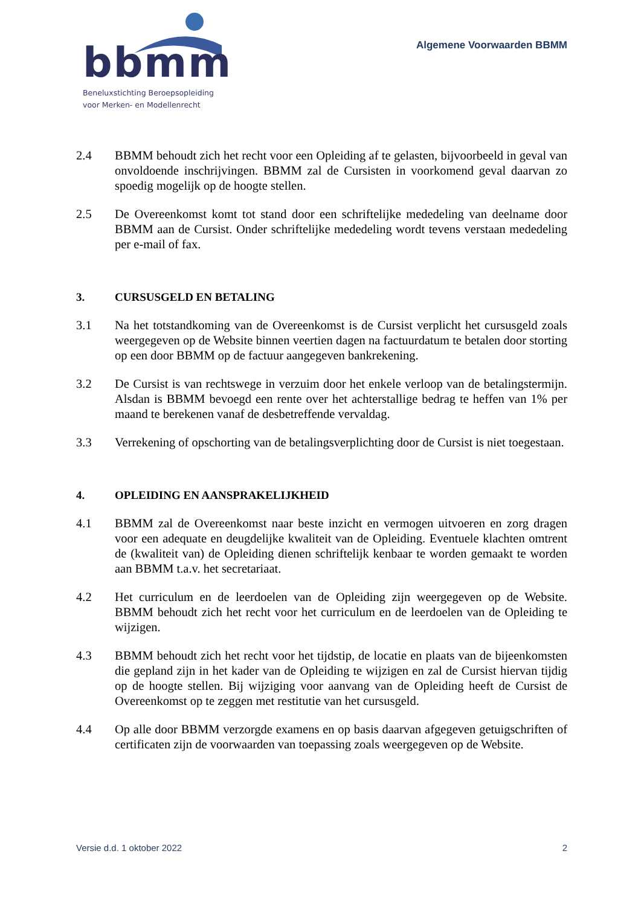bbmm
Beneluxstichting Beroepsopleiding
voor Merken- en Modellenrecht
Algemene Voorwaarden BBMM
2.4 BBMM behoudt zich het recht voor een Opleiding af te gelasten, bijvoorbeeld in geval van onvoldoende inschrijvingen. BBMM zal de Cursisten in voorkomend geval daarvan zo spoedig mogelijk op de hoogte stellen.
2.5 De Overeenkomst komt tot stand door een schriftelijke mededeling van deelname door BBMM aan de Cursist. Onder schriftelijke mededeling wordt tevens verstaan mededeling per e-mail of fax.
3. CURSUSGELD EN BETALING
3.1 Na het totstandkoming van de Overeenkomst is de Cursist verplicht het cursusgeld zoals weergegeven op de Website binnen veertien dagen na factuurdatum te betalen door storting op een door BBMM op de factuur aangegeven bankrekening.
3.2 De Cursist is van rechtswege in verzuim door het enkele verloop van de betalingstermijn. Alsdan is BBMM bevoegd een rente over het achterstallige bedrag te heffen van 1% per maand te berekenen vanaf de desbetreffende vervaldag.
3.3 Verrekening of opschorting van de betalingsverplichting door de Cursist is niet toegestaan.
4. OPLEIDING EN AANSPRAKELIJKHEID
4.1 BBMM zal de Overeenkomst naar beste inzicht en vermogen uitvoeren en zorg dragen voor een adequate en deugdelijke kwaliteit van de Opleiding. Eventuele klachten omtrent de (kwaliteit van) de Opleiding dienen schriftelijk kenbaar te worden gemaakt te worden aan BBMM t.a.v. het secretariaat.
4.2 Het curriculum en de leerdoelen van de Opleiding zijn weergegeven op de Website. BBMM behoudt zich het recht voor het curriculum en de leerdoelen van de Opleiding te wijzigen.
4.3 BBMM behoudt zich het recht voor het tijdstip, de locatie en plaats van de bijeenkomsten die gepland zijn in het kader van de Opleiding te wijzigen en zal de Cursist hiervan tijdig op de hoogte stellen. Bij wijziging voor aanvang van de Opleiding heeft de Cursist de Overeenkomst op te zeggen met restitutie van het cursusgeld.
4.4 Op alle door BBMM verzorgde examens en op basis daarvan afgegeven getuigschriften of certificaten zijn de voorwaarden van toepassing zoals weergegeven op de Website.
Versie d.d. 1 oktober 2022 2